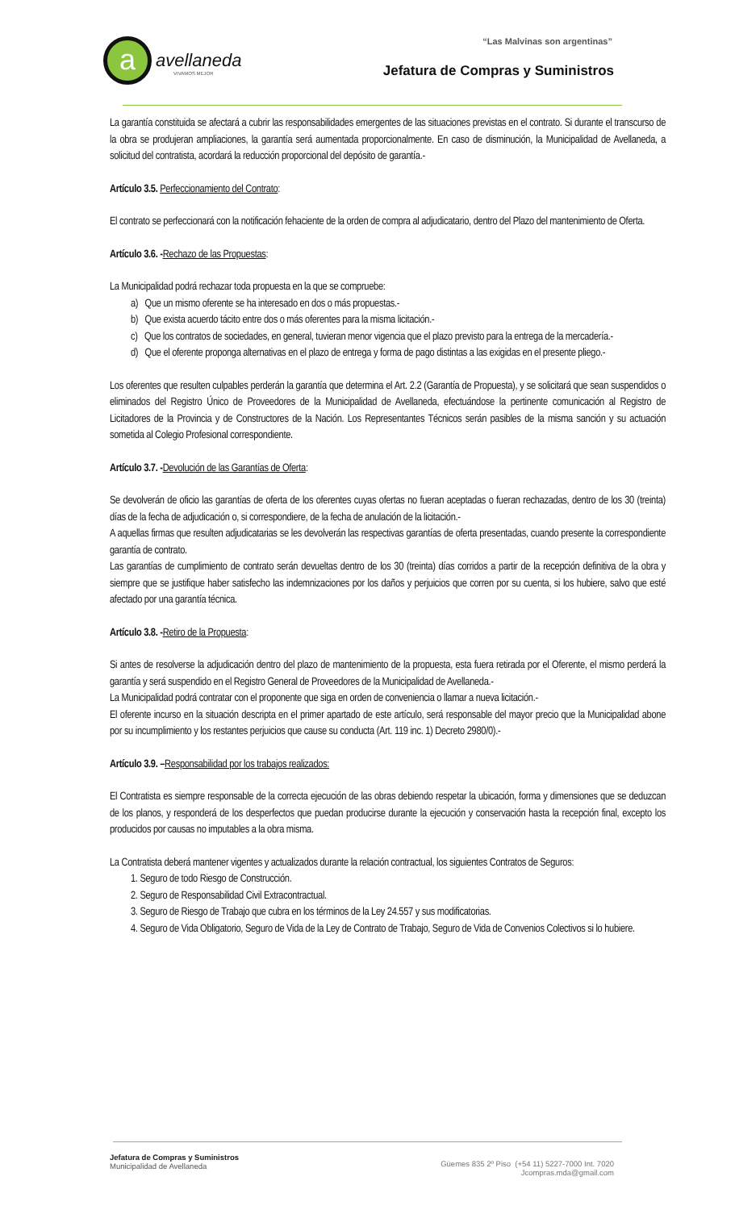a avellaneda
VIVAMOS MEJOR
“Las Malvinas son argentinas”
Jefatura de Compras y Suministros
La garantía constituida se afectará a cubrir las responsabilidades emergentes de las situaciones previstas en el contrato. Si durante el transcurso de la obra se produjeran ampliaciones, la garantía será aumentada proporcionalmente. En caso de disminución, la Municipalidad de Avellaneda, a solicitud del contratista, acordará la reducción proporcional del depósito de garantía.-
Artículo 3.5. Perfeccionamiento del Contrato:
El contrato se perfeccionará con la notificación fehaciente de la orden de compra al adjudicatario, dentro del Plazo del mantenimiento de Oferta.
Artículo 3.6. -Rechazo de las Propuestas:
La Municipalidad podrá rechazar toda propuesta en la que se compruebe:
a) Que un mismo oferente se ha interesado en dos o más propuestas.-
b) Que exista acuerdo tácito entre dos o más oferentes para la misma licitación.-
c) Que los contratos de sociedades, en general, tuvieran menor vigencia que el plazo previsto para la entrega de la mercadería.-
d) Que el oferente proponga alternativas en el plazo de entrega y forma de pago distintas a las exigidas en el presente pliego.-
Los oferentes que resulten culpables perderán la garantía que determina el Art. 2.2 (Garantía de Propuesta), y se solicitará que sean suspendidos o eliminados del Registro Único de Proveedores de la Municipalidad de Avellaneda, efectuándose la pertinente comunicación al Registro de Licitadores de la Provincia y de Constructores de la Nación. Los Representantes Técnicos serán pasibles de la misma sanción y su actuación sometida al Colegio Profesional correspondiente.
Artículo 3.7. -Devolución de las Garantías de Oferta:
Se devolverán de oficio las garantías de oferta de los oferentes cuyas ofertas no fueran aceptadas o fueran rechazadas, dentro de los 30 (treinta) días de la fecha de adjudicación o, si correspondiere, de la fecha de anulación de la licitación.-
A aquellas firmas que resulten adjudicatarias se les devolverán las respectivas garantías de oferta presentadas, cuando presente la correspondiente garantía de contrato.
Las garantías de cumplimiento de contrato serán devueltas dentro de los 30 (treinta) días corridos a partir de la recepción definitiva de la obra y siempre que se justifique haber satisfecho las indemnizaciones por los daños y perjuicios que corren por su cuenta, si los hubiere, salvo que esté afectado por una garantía técnica.
Artículo 3.8. -Retiro de la Propuesta:
Si antes de resolverse la adjudicación dentro del plazo de mantenimiento de la propuesta, esta fuera retirada por el Oferente, el mismo perderá la garantía y será suspendido en el Registro General de Proveedores de la Municipalidad de Avellaneda.-
La Municipalidad podrá contratar con el proponente que siga en orden de conveniencia o llamar a nueva licitación.-
El oferente incurso en la situación descripta en el primer apartado de este artículo, será responsable del mayor precio que la Municipalidad abone por su incumplimiento y los restantes perjuicios que cause su conducta (Art. 119 inc. 1) Decreto 2980/0).-
Artículo 3.9. –Responsabilidad por los trabajos realizados:
El Contratista es siempre responsable de la correcta ejecución de las obras debiendo respetar la ubicación, forma y dimensiones que se deduzcan de los planos, y responderá de los desperfectos que puedan producirse durante la ejecución y conservación hasta la recepción final, excepto los producidos por causas no imputables a la obra misma.
La Contratista deberá mantener vigentes y actualizados durante la relación contractual, los siguientes Contratos de Seguros:
1. Seguro de todo Riesgo de Construcción.
2. Seguro de Responsabilidad Civil Extracontractual.
3. Seguro de Riesgo de Trabajo que cubra en los términos de la Ley 24.557 y sus modificatorias.
4. Seguro de Vida Obligatorio, Seguro de Vida de la Ley de Contrato de Trabajo, Seguro de Vida de Convenios Colectivos si lo hubiere.
Jefatura de Compras y Suministros
Municipalidad de Avellaneda
Güemes 835 2º Piso (+54 11) 5227-7000 Int. 7020
Jcompras.mda@gmail.com